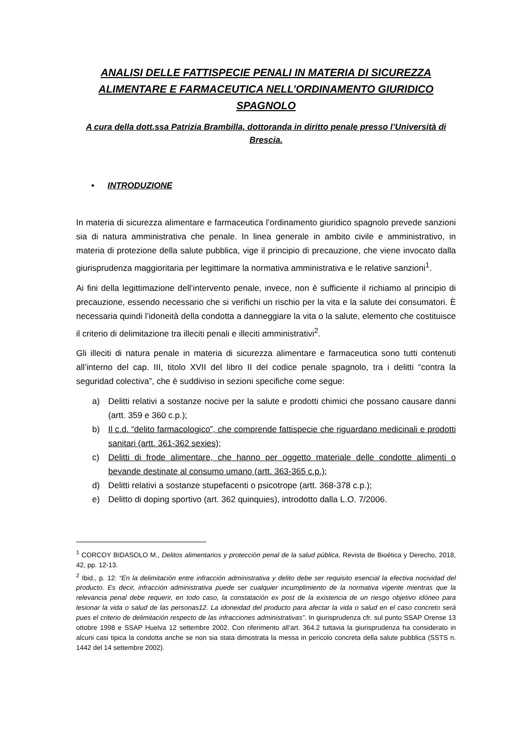ANALISI DELLE FATTISPECIE PENALI IN MATERIA DI SICUREZZA ALIMENTARE E FARMACEUTICA NELL’ORDINAMENTO GIURIDICO SPAGNOLO
A cura della dott.ssa Patrizia Brambilla, dottoranda in diritto penale presso l’Università di Brescia.
• INTRODUZIONE
In materia di sicurezza alimentare e farmaceutica l’ordinamento giuridico spagnolo prevede sanzioni sia di natura amministrativa che penale. In linea generale in ambito civile e amministrativo, in materia di protezione della salute pubblica, vige il principio di precauzione, che viene invocato dalla giurisprudenza maggioritaria per legittimare la normativa amministrativa e le relative sanzioni<sup>1</sup>.
Ai fini della legittimazione dell’intervento penale, invece, non è sufficiente il richiamo al principio di precauzione, essendo necessario che si verifichi un rischio per la vita e la salute dei consumatori. È necessaria quindi l’idoneità della condotta a danneggiare la vita o la salute, elemento che costituisce il criterio di delimitazione tra illeciti penali e illeciti amministrativi<sup>2</sup>.
Gli illeciti di natura penale in materia di sicurezza alimentare e farmaceutica sono tutti contenuti all’interno del cap. III, titolo XVII del libro II del codice penale spagnolo, tra i delitti “contra la seguridad colectiva”, che è suddiviso in sezioni specifiche come segue:
a) Delitti relativi a sostanze nocive per la salute e prodotti chimici che possano causare danni (artt. 359 e 360 c.p.);
b) Il c.d. “delito farmacologico”, che comprende fattispecie che riguardano medicinali e prodotti sanitari (artt. 361-362 sexies);
c) Delitti di frode alimentare, che hanno per oggetto materiale delle condotte alimenti o bevande destinate al consumo umano (artt. 363-365 c.p.);
d) Delitti relativi a sostanze stupefacenti o psicotrope (artt. 368-378 c.p.);
e) Delitto di doping sportivo (art. 362 quinquies), introdotto dalla L.O. 7/2006.
<sup>1</sup> CORCOY BIDASOLO M., Delitos alimentarios y protecciòn penal de la salud pùblica, Revista de Bioética y Derecho, 2018, 42, pp. 12-13.
<sup>2</sup> Ibid., p. 12: “En la delimitación entre infracción administrativa y delito debe ser requisito esencial la efectiva nocividad del producto. Es decir, infracción administrativa puede ser cualquier incumplimiento de la normativa vigente mientras que la relevancia penal debe requerir, en todo caso, la constatación ex post de la existencia de un riesgo objetivo idóneo para lesionar la vida o salud de las personas12. La idoneidad del producto para afectar la vida o salud en el caso concreto será pues el criterio de delimitación respecto de las infracciones administrativas”. In giurisprudenza cfr. sul punto SSAP Orense 13 ottobre 1998 e SSAP Huelva 12 settembre 2002. Con riferimento all’art. 364.2 tuttavia la giurisprudenza ha considerato in alcuni casi tipica la condotta anche se non sia stata dimostrata la messa in pericolo concreta della salute pubblica (SSTS n. 1442 del 14 settembre 2002).